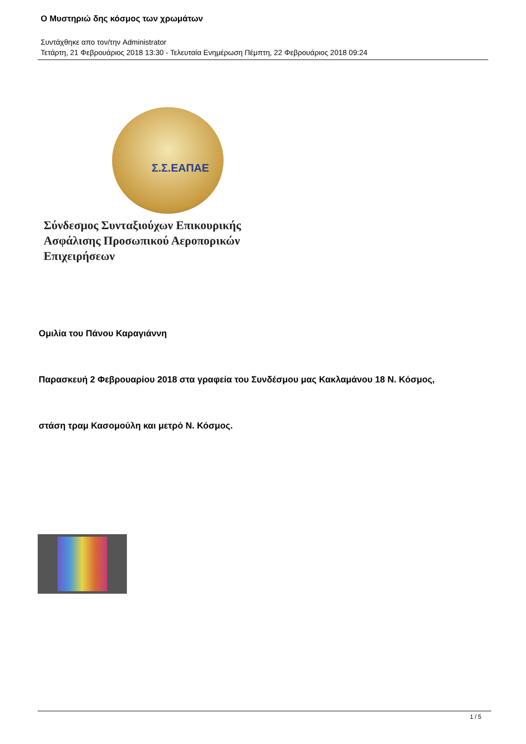Ο Μυστηριώ δης κόσμος των χρωμάτων
Συντάχθηκε απο τον/την Administrator
Τετάρτη, 21 Φεβρουάριος 2018 13:30 - Τελευταία Ενημέρωση Πέμπτη, 22 Φεβρουάριος 2018 09:24
Σ.Σ.ΕΑΠΑΕ
Σύνδεσμος Συνταξιούχων Επικουρικής
Ασφάλισης Προσωπικού Αεροπορικών
Επιχειρήσεων
Ομιλία του Πάνου Καραγιάννη
Παρασκευή 2 Φεβρουαρίου 2018 στα γραφεία του Συνδέσμου μας Κακλαμάνου 18 Ν. Κόσμος,
στάση τραμ Κασομούλη και μετρό Ν. Κόσμος.
1 / 5